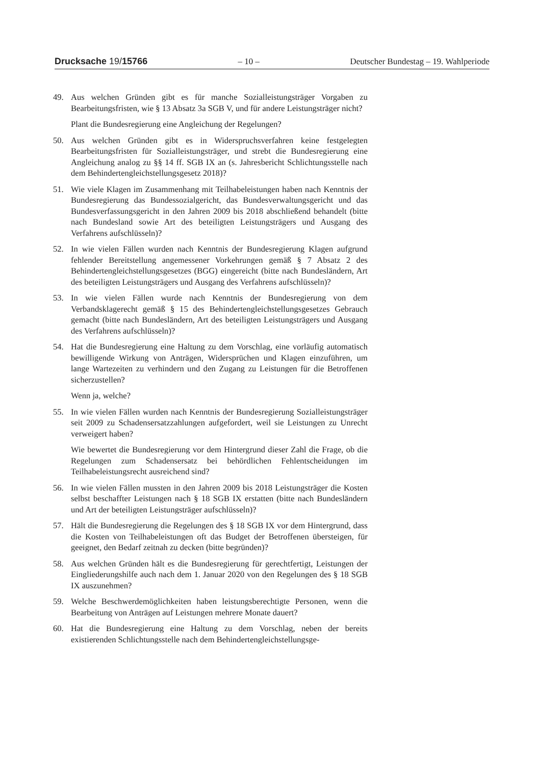Drucksache 19/15766 – 10 – Deutscher Bundestag – 19. Wahlperiode
49. Aus welchen Gründen gibt es für manche Sozialleistungsträger Vorgaben zu Bearbeitungsfristen, wie § 13 Absatz 3a SGB V, und für andere Leistungsträger nicht?
Plant die Bundesregierung eine Angleichung der Regelungen?
50. Aus welchen Gründen gibt es in Widerspruchsverfahren keine festgelegten Bearbeitungsfristen für Sozialleistungsträger, und strebt die Bundesregierung eine Angleichung analog zu §§ 14 ff. SGB IX an (s. Jahresbericht Schlichtungsstelle nach dem Behindertengleichstellungsgesetz 2018)?
51. Wie viele Klagen im Zusammenhang mit Teilhabeleistungen haben nach Kenntnis der Bundesregierung das Bundessozialgericht, das Bundesverwaltungsgericht und das Bundesverfassungsgericht in den Jahren 2009 bis 2018 abschließend behandelt (bitte nach Bundesland sowie Art des beteiligten Leistungsträgers und Ausgang des Verfahrens aufschlüsseln)?
52. In wie vielen Fällen wurden nach Kenntnis der Bundesregierung Klagen aufgrund fehlender Bereitstellung angemessener Vorkehrungen gemäß § 7 Absatz 2 des Behindertengleichstellungsgesetzes (BGG) eingereicht (bitte nach Bundesländern, Art des beteiligten Leistungsträgers und Ausgang des Verfahrens aufschlüsseln)?
53. In wie vielen Fällen wurde nach Kenntnis der Bundesregierung von dem Verbandsklagerecht gemäß § 15 des Behindertengleichstellungsgesetzes Gebrauch gemacht (bitte nach Bundesländern, Art des beteiligten Leistungsträgers und Ausgang des Verfahrens aufschlüsseln)?
54. Hat die Bundesregierung eine Haltung zu dem Vorschlag, eine vorläufig automatisch bewilligende Wirkung von Anträgen, Widersprüchen und Klagen einzuführen, um lange Wartezeiten zu verhindern und den Zugang zu Leistungen für die Betroffenen sicherzustellen?
Wenn ja, welche?
55. In wie vielen Fällen wurden nach Kenntnis der Bundesregierung Sozialleistungsträger seit 2009 zu Schadensersatzzahlungen aufgefordert, weil sie Leistungen zu Unrecht verweigert haben?
Wie bewertet die Bundesregierung vor dem Hintergrund dieser Zahl die Frage, ob die Regelungen zum Schadensersatz bei behördlichen Fehlentscheidungen im Teilhabeleistungsrecht ausreichend sind?
56. In wie vielen Fällen mussten in den Jahren 2009 bis 2018 Leistungsträger die Kosten selbst beschaffter Leistungen nach § 18 SGB IX erstatten (bitte nach Bundesländern und Art der beteiligten Leistungsträger aufschlüsseln)?
57. Hält die Bundesregierung die Regelungen des § 18 SGB IX vor dem Hintergrund, dass die Kosten von Teilhabeleistungen oft das Budget der Betroffenen übersteigen, für geeignet, den Bedarf zeitnah zu decken (bitte begründen)?
58. Aus welchen Gründen hält es die Bundesregierung für gerechtfertigt, Leistungen der Eingliederungshilfe auch nach dem 1. Januar 2020 von den Regelungen des § 18 SGB IX auszunehmen?
59. Welche Beschwerdemöglichkeiten haben leistungsberechtigte Personen, wenn die Bearbeitung von Anträgen auf Leistungen mehrere Monate dauert?
60. Hat die Bundesregierung eine Haltung zu dem Vorschlag, neben der bereits existierenden Schlichtungsstelle nach dem Behindertengleichstellungsge-